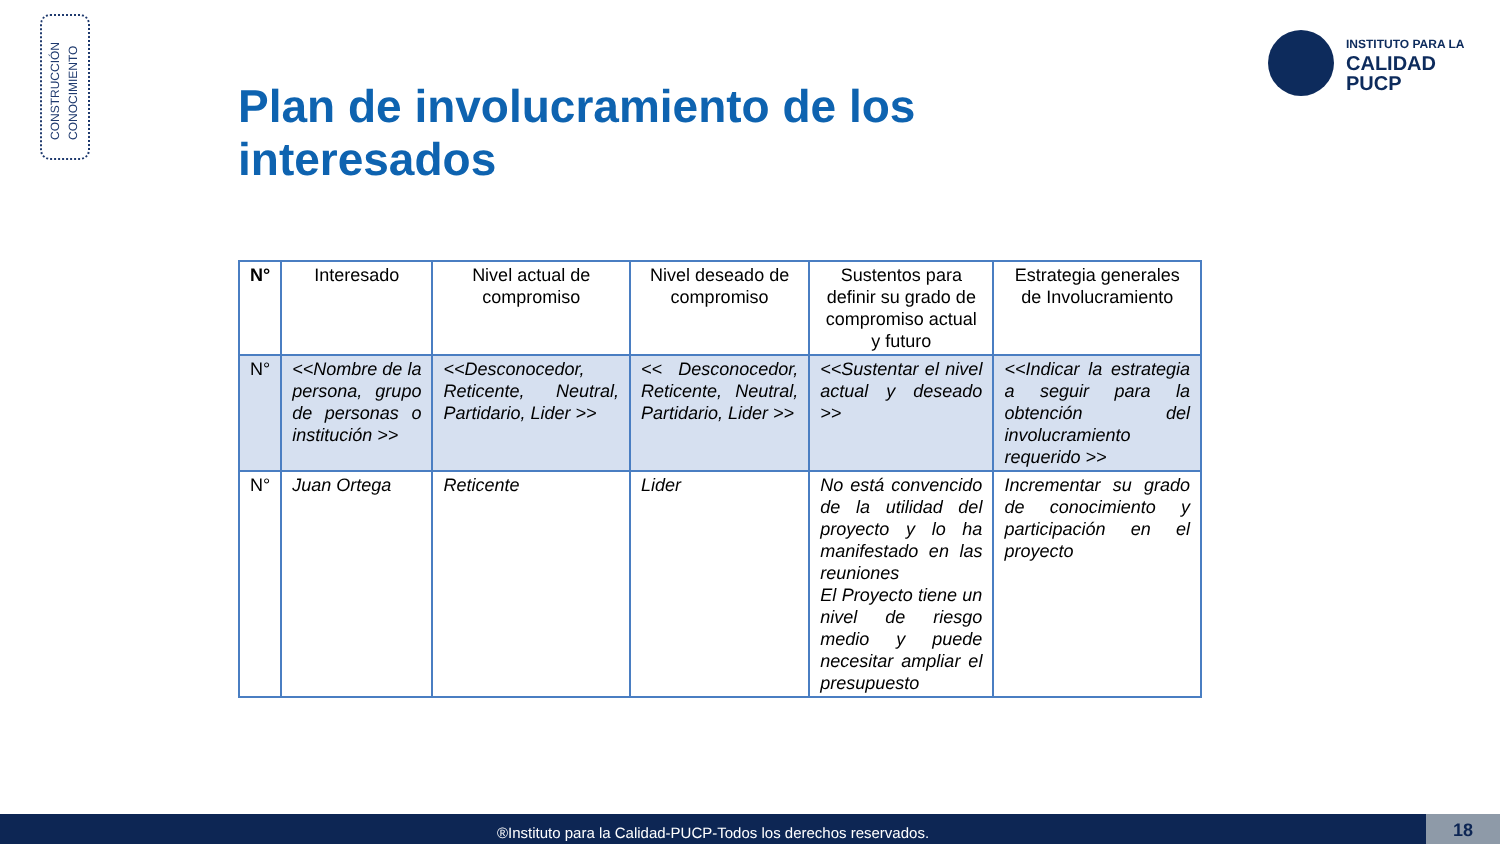CONSTRUCCIÓN
CONOCIMIENTO
INSTITUTO PARA LA
CALIDAD
PUCP
Plan de involucramiento de los interesados
| N° | Interesado | Nivel actual de compromiso | Nivel deseado de compromiso | Sustentos para definir su grado de compromiso actual y futuro | Estrategia generales de Involucramiento |
| --- | --- | --- | --- | --- | --- |
| N° | <<Nombre de la persona, grupo de personas o institución >> | <<Desconocedor, Reticente, Neutral, Partidario, Lider >> | << Desconocedor, Reticente, Neutral, Partidario, Lider >> | <<Sustentar el nivel actual y deseado >> | <<Indicar la estrategia a seguir para la obtención del involucramiento requerido >> |
| N° | Juan Ortega | Reticente | Lider | No está convencido de la utilidad del proyecto y lo ha manifestado en las reuniones El Proyecto tiene un nivel de riesgo medio y puede necesitar ampliar el presupuesto | Incrementar su grado de conocimiento y participación en el proyecto |
®Instituto para la Calidad-PUCP-Todos los derechos reservados. 18